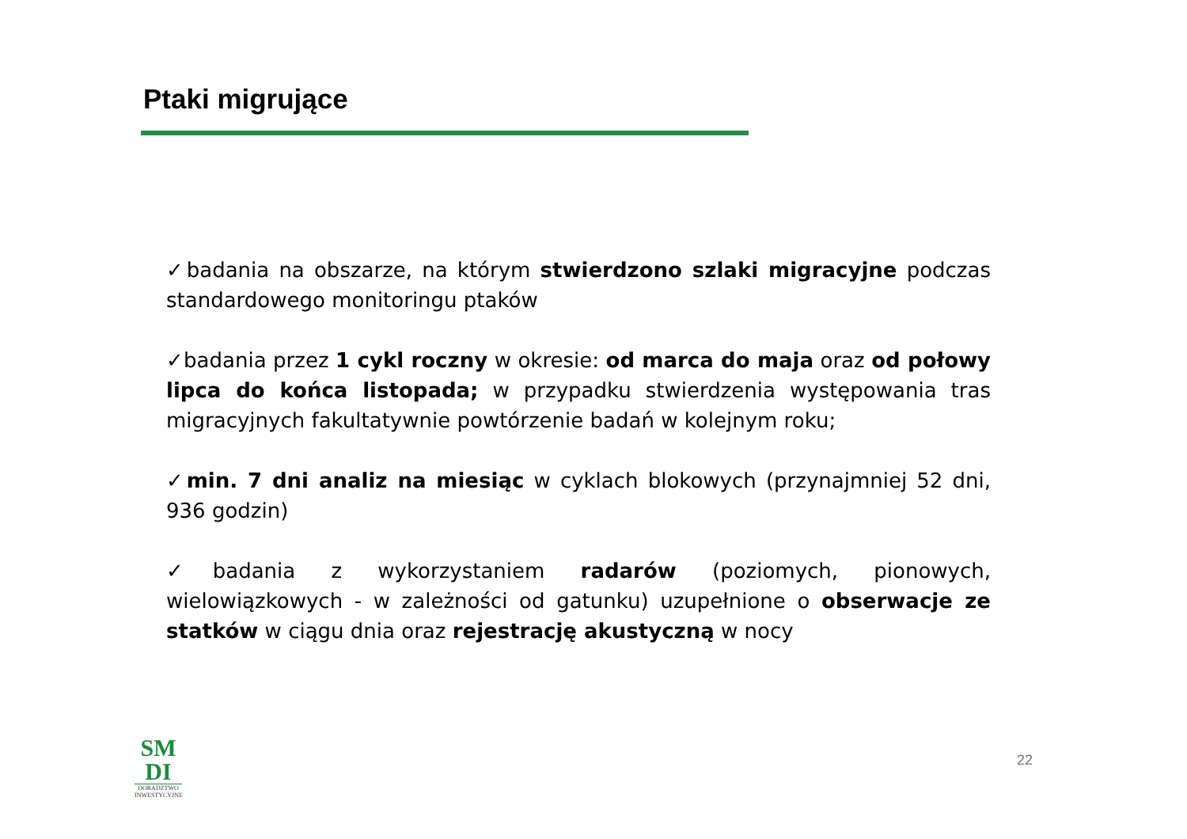Ptaki migrujące
✓badania na obszarze, na którym stwierdzono szlaki migracyjne podczas standardowego monitoringu ptaków
✓badania przez 1 cykl roczny w okresie: od marca do maja oraz od połowy lipca do końca listopada; w przypadku stwierdzenia występowania tras migracyjnych fakultatywnie powtórzenie badań w kolejnym roku;
✓min. 7 dni analiz na miesiąc w cyklach blokowych (przynajmniej 52 dni, 936 godzin)
✓badania z wykorzystaniem radarów (poziomych, pionowych, wielowiązkowych - w zależności od gatunku) uzupełnione o obserwacje ze statków w ciągu dnia oraz rejestrację akustyczną w nocy
SM
DI
DORADZTWO
INWESTYCYJNE
22